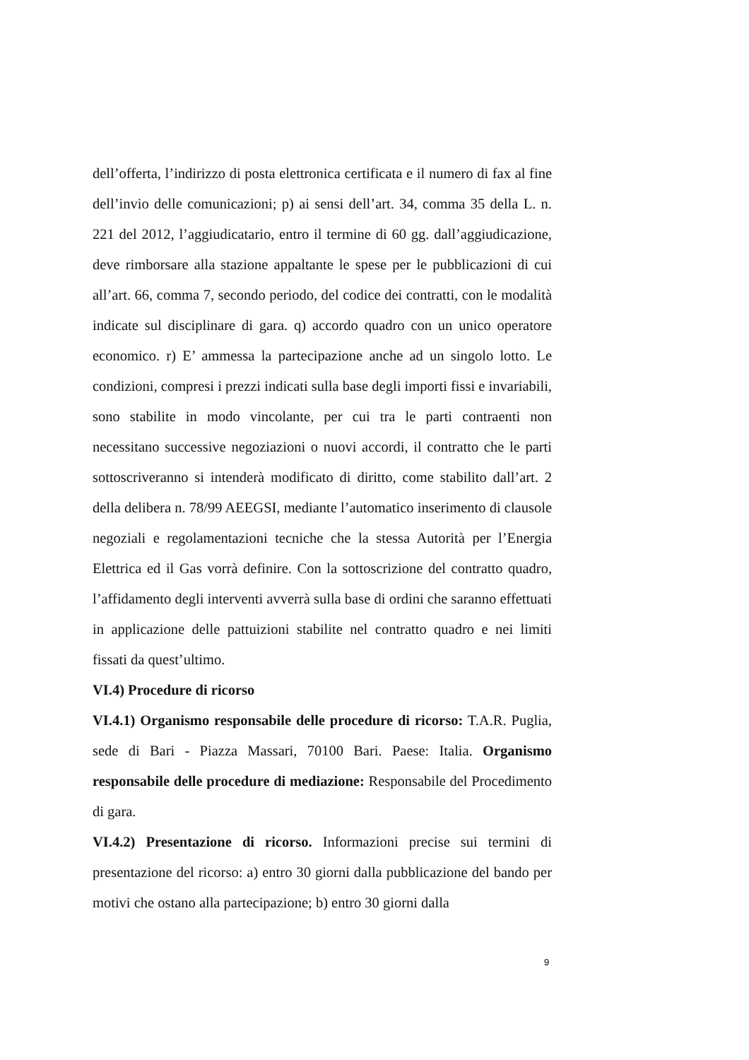dell’offerta, l’indirizzo di posta elettronica certificata e il numero di fax al fine dell’invio delle comunicazioni; p) ai sensi dell’art. 34, comma 35 della L. n. 221 del 2012, l’aggiudicatario, entro il termine di 60 gg. dall’aggiudicazione, deve rimborsare alla stazione appaltante le spese per le pubblicazioni di cui all’art. 66, comma 7, secondo periodo, del codice dei contratti, con le modalità indicate sul disciplinare di gara. q) accordo quadro con un unico operatore economico. r) E’ ammessa la partecipazione anche ad un singolo lotto. Le condizioni, compresi i prezzi indicati sulla base degli importi fissi e invariabili, sono stabilite in modo vincolante, per cui tra le parti contraenti non necessitano successive negoziazioni o nuovi accordi, il contratto che le parti sottoscriveranno si intenderà modificato di diritto, come stabilito dall’art. 2 della delibera n. 78/99 AEEGSI, mediante l’automatico inserimento di clausole negoziali e regolamentazioni tecniche che la stessa Autorità per l’Energia Elettrica ed il Gas vorrà definire. Con la sottoscrizione del contratto quadro, l’affidamento degli interventi avverrà sulla base di ordini che saranno effettuati in applicazione delle pattuizioni stabilite nel contratto quadro e nei limiti fissati da quest’ultimo.
VI.4) Procedure di ricorso
VI.4.1) Organismo responsabile delle procedure di ricorso: T.A.R. Puglia, sede di Bari - Piazza Massari, 70100 Bari. Paese: Italia. Organismo responsabile delle procedure di mediazione: Responsabile del Procedimento di gara.
VI.4.2) Presentazione di ricorso. Informazioni precise sui termini di presentazione del ricorso: a) entro 30 giorni dalla pubblicazione del bando per motivi che ostano alla partecipazione; b) entro 30 giorni dalla
9